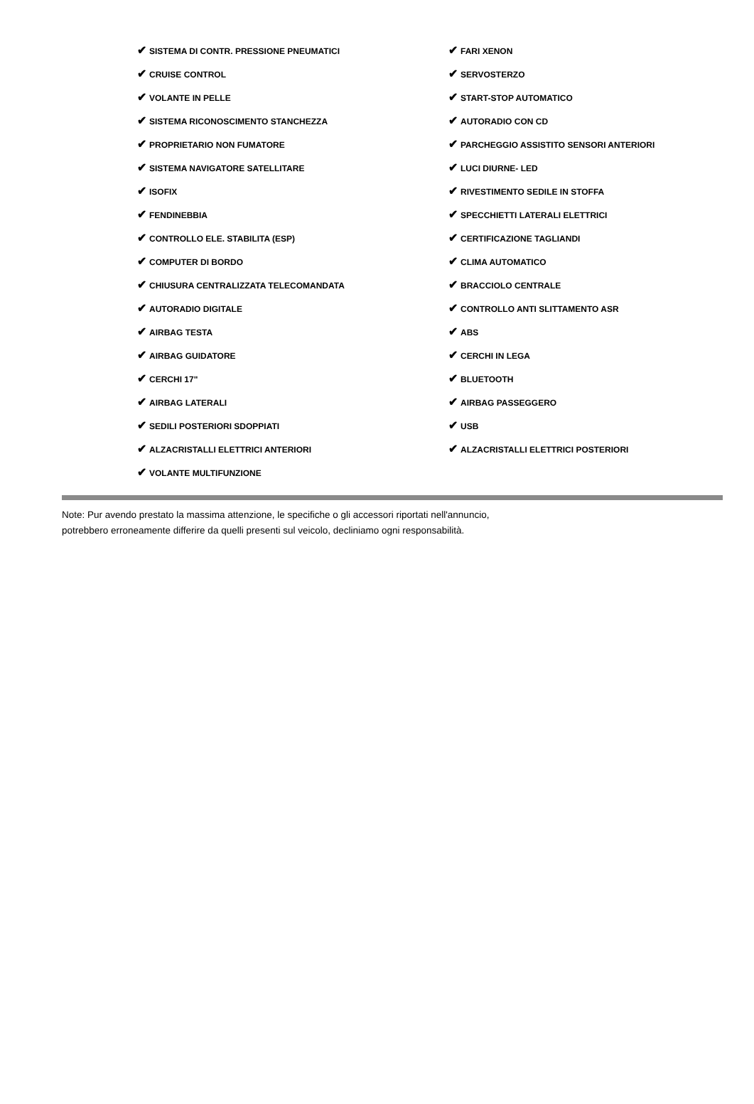| ✔ SISTEMA DI CONTR. PRESSIONE PNEUMATICI | ✔ FARI XENON |
| ✔ CRUISE CONTROL | ✔ SERVOSTERZO |
| ✔ VOLANTE IN PELLE | ✔ START-STOP AUTOMATICO |
| ✔ SISTEMA RICONOSCIMENTO STANCHEZZA | ✔ AUTORADIO CON CD |
| ✔ PROPRIETARIO NON FUMATORE | ✔ PARCHEGGIO ASSISTITO SENSORI ANTERIORI |
| ✔ SISTEMA NAVIGATORE SATELLITARE | ✔ LUCI DIURNE- LED |
| ✔ ISOFIX | ✔ RIVESTIMENTO SEDILE IN STOFFA |
| ✔ FENDINEBBIA | ✔ SPECCHIETTI LATERALI ELETTRICI |
| ✔ CONTROLLO ELE. STABILITA (ESP) | ✔ CERTIFICAZIONE TAGLIANDI |
| ✔ COMPUTER DI BORDO | ✔ CLIMA AUTOMATICO |
| ✔ CHIUSURA CENTRALIZZATA TELECOMANDATA | ✔ BRACCIOLO CENTRALE |
| ✔ AUTORADIO DIGITALE | ✔ CONTROLLO ANTI SLITTAMENTO ASR |
| ✔ AIRBAG TESTA | ✔ ABS |
| ✔ AIRBAG GUIDATORE | ✔ CERCHI IN LEGA |
| ✔ CERCHI 17" | ✔ BLUETOOTH |
| ✔ AIRBAG LATERALI | ✔ AIRBAG PASSEGGERO |
| ✔ SEDILI POSTERIORI SDOPPIATI | ✔ USB |
| ✔ ALZACRISTALLI ELETTRICI ANTERIORI | ✔ ALZACRISTALLI ELETTRICI POSTERIORI |
| ✔ VOLANTE MULTIFUNZIONE | |
Note: Pur avendo prestato la massima attenzione, le specifiche o gli accessori riportati nell'annuncio,
potrebbero erroneamente differire da quelli presenti sul veicolo, decliniamo ogni responsabilità.